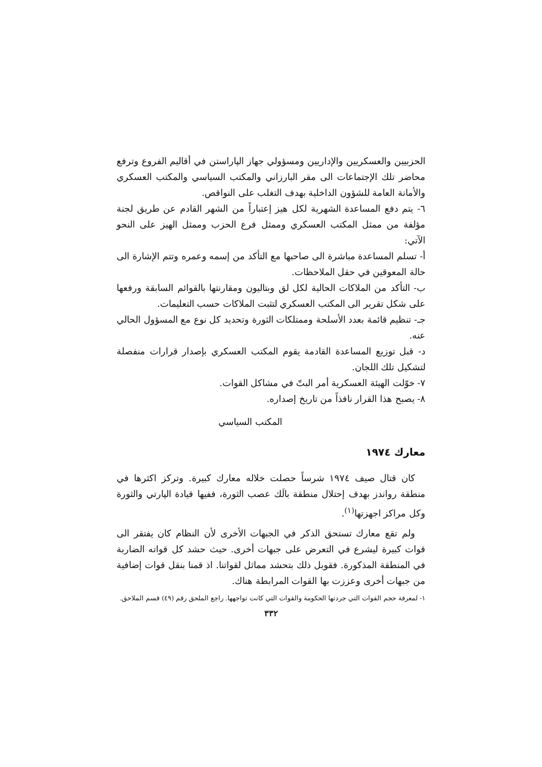الحزبيين والعسكريين والإداريين ومسؤولي جهاز الپاراستن في أقاليم الفروع وترفع محاضر تلك الإجتماعات الى مقر البارزاني والمكتب السياسي والمكتب العسكري والأمانة العامة للشؤون الداخلية بهدف التغلب على النواقص.
٦- يتم دفع المساعدة الشهرية لكل هيز إعتباراً من الشهر القادم عن طريق لجنة مؤلفة من ممثل المكتب العسكري وممثل فرع الحزب وممثل الهيز على النحو الآتي:
أ- تسلم المساعدة مباشرة الى صاحبها مع التأكد من إسمه وعمره وتتم الإشارة الى حالة المعوقين في حقل الملاحظات.
ب- التأكد من الملاكات الحالية لكل لق وبتاليون ومقارنتها بالقوائم السابقة ورفعها على شكل تقرير الى المكتب العسكري لتثبت الملاكات حسب التعليمات.
جـ- تنظيم قائمة بعدد الأسلحة وممتلكات الثورة وتحديد كل نوع مع المسؤول الحالي عنه.
د- قبل توزيع المساعدة القادمة يقوم المكتب العسكري بإصدار قرارات منفصلة لتشكيل تلك اللجان.
٧- خوّلت الهيئة العسكرية أمر البتّ في مشاكل القوات.
٨- يصبح هذا القرار نافذاً من تاريخ إصداره.
المكتب السياسي
معارك ١٩٧٤
كان قتال صيف ١٩٧٤ شرساً حصلت خلاله معارك كبيرة. وتركز اكثرها في منطقة رواندز بهدف إحتلال منطقة بالَك عصب الثورة، ففيها قيادة الپارتي والثورة وكل مراكز اجهزتها<sup>(١)</sup>.
ولم تقع معارك تستحق الذكر في الجبهات الأخرى لأن النظام كان يفتقر الى قوات كبيرة ليشرع في التعرض على جبهات أخرى. حيث حشد كل قواته الضاربة في المنطقة المذكورة. فقوبل ذلك بتحشد مماثل لقواتنا. اذ قمنا بنقل قوات إضافية من جبهات أخرى وعززت بها القوات المرابطة هناك.
١- لمعرفة حجم القوات التي جردتها الحكومة والقوات التي كانت تواجهها. راجع الملحق رقم (٤٩) قسم الملاحق.
٣٣٢